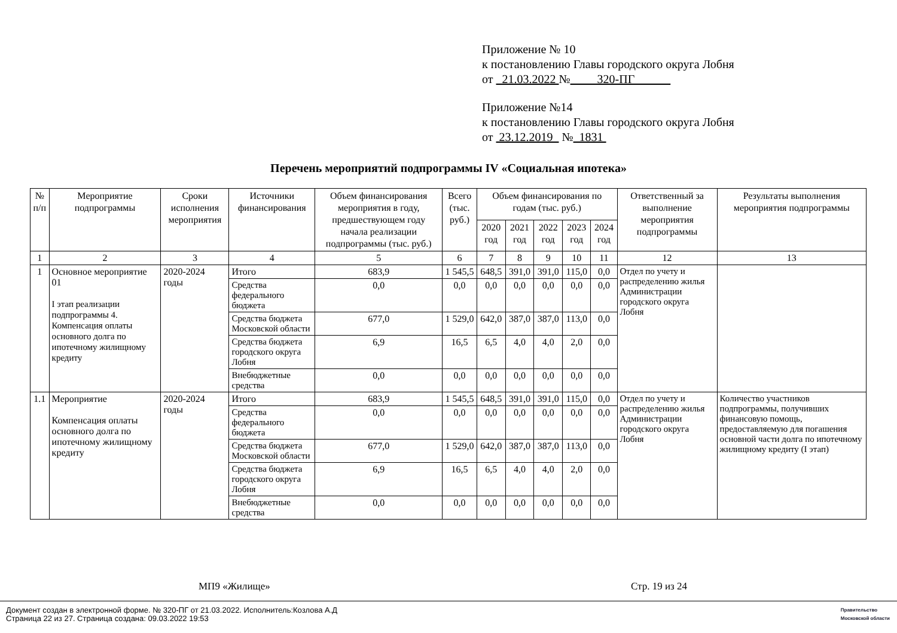Приложение № 10
к постановлению Главы городского округа Лобня
от 21.03.2022 № 320-ПГ
Приложение №14
к постановлению Главы городского округа Лобня
от 23.12.2019 № 1831
Перечень мероприятий подпрограммы IV «Социальная ипотека»
| № п/п | Мероприятие подпрограммы | Сроки исполнения мероприятия | Источники финансирования | Объем финансирования мероприятия в году, предшествующем году начала реализации подпрограммы (тыс. руб.) | Всего (тыс. руб.) | Объем финансирования по годам (тыс. руб.) | | | | | Ответственный за выполнение мероприятия подпрограммы | Результаты выполнения мероприятия подпрограммы |
| --- | --- | --- | --- | --- | --- | --- | --- | --- | --- | --- | --- | --- |
| | | | | | | 2020 год | 2021 год | 2022 год | 2023 год | 2024 год | | |
| 1 | 2 | 3 | 4 | 5 | 6 | 7 | 8 | 9 | 10 | 11 | 12 | 13 |
| 1 | Основное мероприятие 01 I этап реализации подпрограммы 4. Компенсация оплаты основного долга по ипотечному жилищному кредиту | 2020-2024 годы | Итого | 683,9 | 1 545,5 | 648,5 | 391,0 | 391,0 | 115,0 | 0,0 | Отдел по учету и распределению жилья Администрации городского округа Лобня | |
| | | | Средства федерального бюджета | 0,0 | 0,0 | 0,0 | 0,0 | 0,0 | 0,0 | 0,0 | | |
| | | | Средства бюджета Московской области | 677,0 | 1 529,0 | 642,0 | 387,0 | 387,0 | 113,0 | 0,0 | | |
| | | | Средства бюджета городского округа Лобня | 6,9 | 16,5 | 6,5 | 4,0 | 4,0 | 2,0 | 0,0 | | |
| | | | Внебюджетные средства | 0,0 | 0,0 | 0,0 | 0,0 | 0,0 | 0,0 | 0,0 | | |
| 1.1 | Мероприятие Компенсация оплаты основного долга по ипотечному жилищному кредиту | 2020-2024 годы | Итого | 683,9 | 1 545,5 | 648,5 | 391,0 | 391,0 | 115,0 | 0,0 | Отдел по учету и распределению жилья Администрации городского округа Лобня | Количество участников подпрограммы, получивших финансовую помощь, предоставляемую для погашения основной части долга по ипотечному жилищному кредиту (I этап) |
| | | | Средства федерального бюджета | 0,0 | 0,0 | 0,0 | 0,0 | 0,0 | 0,0 | 0,0 | | |
| | | | Средства бюджета Московской области | 677,0 | 1 529,0 | 642,0 | 387,0 | 387,0 | 113,0 | 0,0 | | |
| | | | Средства бюджета городского округа Лобня | 6,9 | 16,5 | 6,5 | 4,0 | 4,0 | 2,0 | 0,0 | | |
| | | | Внебюджетные средства | 0,0 | 0,0 | 0,0 | 0,0 | 0,0 | 0,0 | 0,0 | | |
МП9 «Жилище» Стр. 19 из 24
Документ создан в электронной форме. № 320-ПГ от 21.03.2022. Исполнитель:Козлова А.Д
Страница 22 из 27. Страница создана: 09.03.2022 19:53
Правительство
Московской области